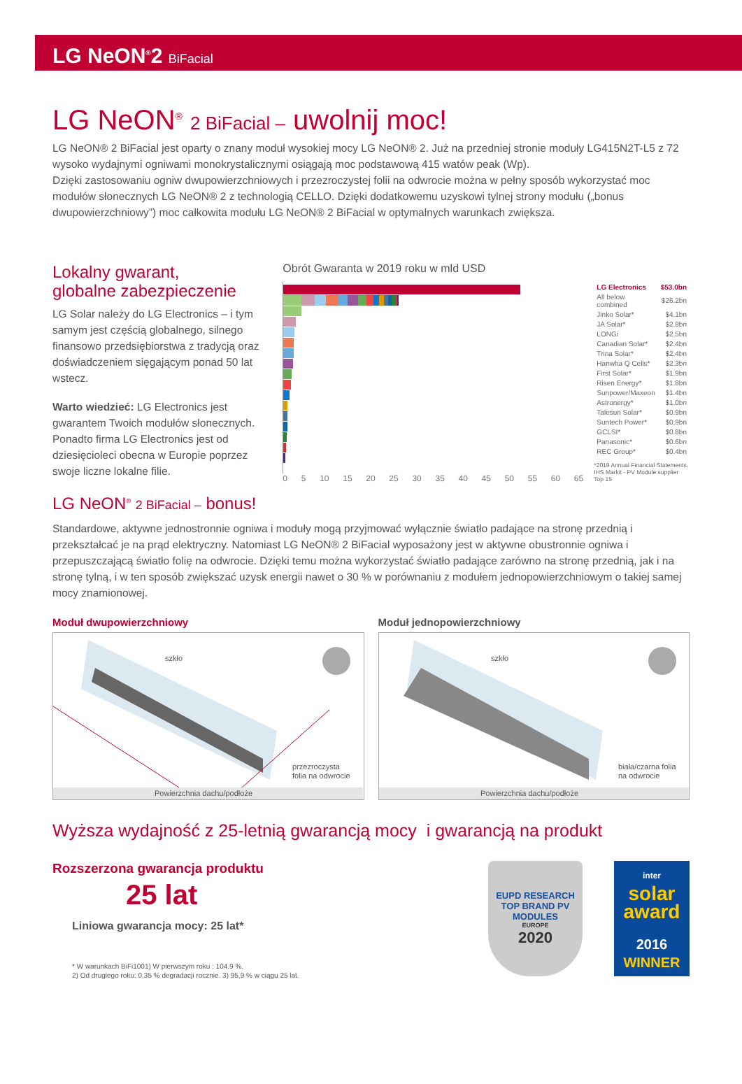LG NeON<sup>®</sup>2 BiFacial
LG NeON<sup>®</sup> 2 BiFacial – uwolnij moc!
LG NeON® 2 BiFacial jest oparty o znany moduł wysokiej mocy LG NeON® 2. Już na przedniej stronie moduły LG415N2T-L5 z 72 wysoko wydajnymi ogniwami monokrystalicznymi osiągają moc podstawową 415 watów peak (Wp).
Dzięki zastosowaniu ogniw dwupowierzchniowych i przezroczystej folii na odwrocie można w pełny sposób wykorzystać moc modułów słonecznych LG NeON® 2 z technologią CELLO. Dzięki dodatkowemu uzyskowi tylnej strony modułu („bonus dwupowierzchniowy”) moc całkowita modułu LG NeON® 2 BiFacial w optymalnych warunkach zwiększa.
Lokalny gwarant,
globalne zabezpieczenie
LG Solar należy do LG Electronics – i tym samym jest częścią globalnego, silnego finansowo przedsiębiorstwa z tradycją oraz doświadczeniem sięgającym ponad 50 lat wstecz.
Warto wiedzieć: LG Electronics jest gwarantem Twoich modułów słonecznych. Ponadto firma LG Electronics jest od dziesięcioleci obecna w Europie poprzez swoje liczne lokalne filie.
Obrót Gwaranta w 2019 roku w mld USD
0 5 10 15 20 25 30 35 40 45 50 55 60 65
| LG Electronics | $53.0bn |
| All below combined | $26.2bn |
| Jinko Solar* | $4.1bn |
| JA Solar* | $2.8bn |
| LONGi | $2.5bn |
| Canadian Solar* | $2.4bn |
| Trina Solar* | $2.4bn |
| Hanwha Q Cells* | $2.3bn |
| First Solar* | $1.9bn |
| Risen Energy* | $1.8bn |
| Sunpower/Maxeon | $1.4bn |
| Astronergy* | $1.0bn |
| Talesun Solar* | $0.9bn |
| Suntech Power* | $0.9bn |
| GCLSI* | $0.8bn |
| Panasonic* | $0.6bn |
| REC Group* | $0.4bn |
*2019 Annual Financial Statements,
IHS Markit - PV Module supplier Top 15
LG NeON<sup>®</sup> 2 BiFacial – bonus!
Standardowe, aktywne jednostronnie ogniwa i moduły mogą przyjmować wyłącznie światło padające na stronę przednią i przekształcać je na prąd elektryczny. Natomiast LG NeON® 2 BiFacial wyposażony jest w aktywne obustronnie ogniwa i przepuszczającą światło folię na odwrocie. Dzięki temu można wykorzystać światło padające zarówno na stronę przednią, jak i na stronę tylną, i w ten sposób zwiększać uzysk energii nawet o 30 % w porównaniu z modułem jednopowierzchniowym o takiej samej mocy znamionowej.
Moduł dwupowierzchniowy
szkło
przezroczysta
folia na odwrocie
Powierzchnia dachu/podłoże
Moduł jednopowierzchniowy
szkło
biała/czarna folia
na odwrocie
Powierzchnia dachu/podłoże
Wyższa wydajność z 25-letnią gwarancją mocy i gwarancją na produkt
Rozszerzona gwarancja produktu
25 lat
Liniowa gwarancja mocy: 25 lat*
* W warunkach BiFi1001) W pierwszym roku : 104.9 %.
2) Od drugiego roku: 0,35 % degradacji rocznie. 3) 95,9 % w ciągu 25 lat.
EUPD RESEARCH
TOP BRAND PV
MODULES
EUROPE
2020
inter
solar
award
2016
WINNER